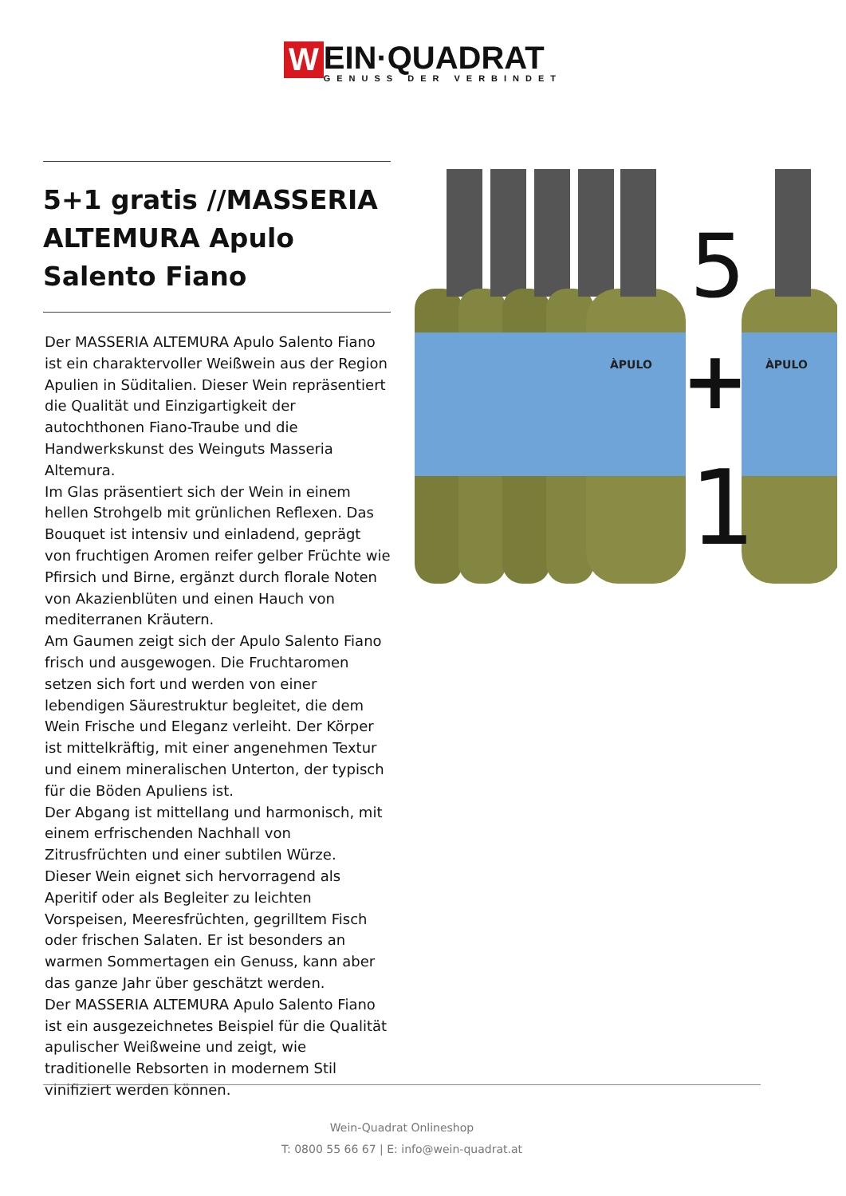W
EIN·QUADRAT
GENUSS DER VERBINDET
5+1 gratis //MASSERIA ALTEMURA Apulo Salento Fiano
Der MASSERIA ALTEMURA Apulo Salento Fiano ist ein charaktervoller Weißwein aus der Region Apulien in Süditalien. Dieser Wein repräsentiert die Qualität und Einzigartigkeit der autochthonen Fiano-Traube und die Handwerkskunst des Weinguts Masseria Altemura.
Im Glas präsentiert sich der Wein in einem hellen Strohgelb mit grünlichen Reflexen. Das Bouquet ist intensiv und einladend, geprägt von fruchtigen Aromen reifer gelber Früchte wie Pfirsich und Birne, ergänzt durch florale Noten von Akazienblüten und einen Hauch von mediterranen Kräutern.
Am Gaumen zeigt sich der Apulo Salento Fiano frisch und ausgewogen. Die Fruchtaromen setzen sich fort und werden von einer lebendigen Säurestruktur begleitet, die dem Wein Frische und Eleganz verleiht. Der Körper ist mittelkräftig, mit einer angenehmen Textur und einem mineralischen Unterton, der typisch für die Böden Apuliens ist.
Der Abgang ist mittellang und harmonisch, mit einem erfrischenden Nachhall von Zitrusfrüchten und einer subtilen Würze.
Dieser Wein eignet sich hervorragend als Aperitif oder als Begleiter zu leichten Vorspeisen, Meeresfrüchten, gegrilltem Fisch oder frischen Salaten. Er ist besonders an warmen Sommertagen ein Genuss, kann aber das ganze Jahr über geschätzt werden.
Der MASSERIA ALTEMURA Apulo Salento Fiano ist ein ausgezeichnetes Beispiel für die Qualität apulischer Weißweine und zeigt, wie traditionelle Rebsorten in modernem Stil vinifiziert werden können.
ÀPULO
ÀPULO
5
+
1
Wein-Quadrat Onlineshop
T: 0800 55 66 67 | E: info@wein-quadrat.at